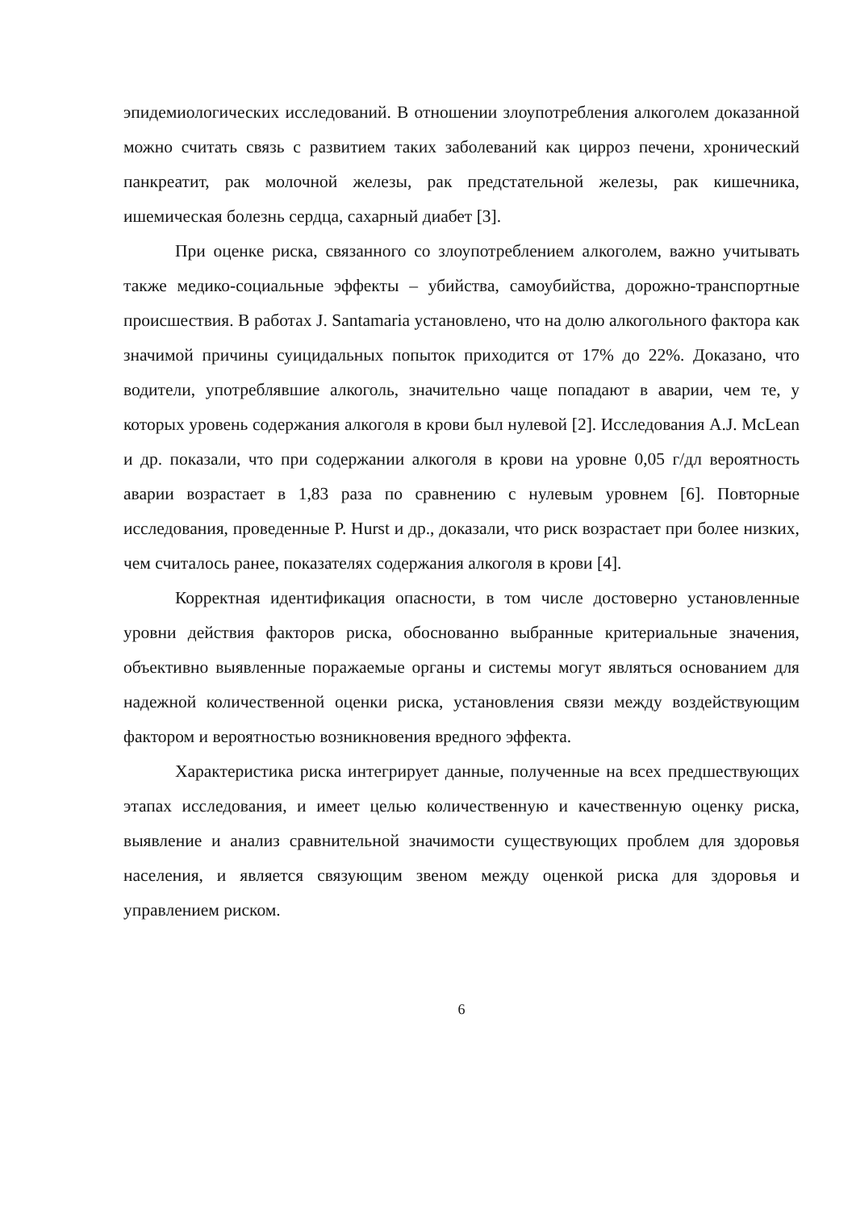эпидемиологических исследований. В отношении злоупотребления алкоголем доказанной можно считать связь с развитием таких заболеваний как цирроз печени, хронический панкреатит, рак молочной железы, рак предстательной железы, рак кишечника, ишемическая болезнь сердца, сахарный диабет [3].
При оценке риска, связанного со злоупотреблением алкоголем, важно учитывать также медико-социальные эффекты – убийства, самоубийства, дорожно-транспортные происшествия. В работах J. Santamaria установлено, что на долю алкогольного фактора как значимой причины суицидальных попыток приходится от 17% до 22%. Доказано, что водители, употреблявшие алкоголь, значительно чаще попадают в аварии, чем те, у которых уровень содержания алкоголя в крови был нулевой [2]. Исследования A.J. McLean и др. показали, что при содержании алкоголя в крови на уровне 0,05 г/дл вероятность аварии возрастает в 1,83 раза по сравнению с нулевым уровнем [6]. Повторные исследования, проведенные P. Hurst и др., доказали, что риск возрастает при более низких, чем считалось ранее, показателях содержания алкоголя в крови [4].
Корректная идентификация опасности, в том числе достоверно установленные уровни действия факторов риска, обоснованно выбранные критериальные значения, объективно выявленные поражаемые органы и системы могут являться основанием для надежной количественной оценки риска, установления связи между воздействующим фактором и вероятностью возникновения вредного эффекта.
Характеристика риска интегрирует данные, полученные на всех предшествующих этапах исследования, и имеет целью количественную и качественную оценку риска, выявление и анализ сравнительной значимости существующих проблем для здоровья населения, и является связующим звеном между оценкой риска для здоровья и управлением риском.
6